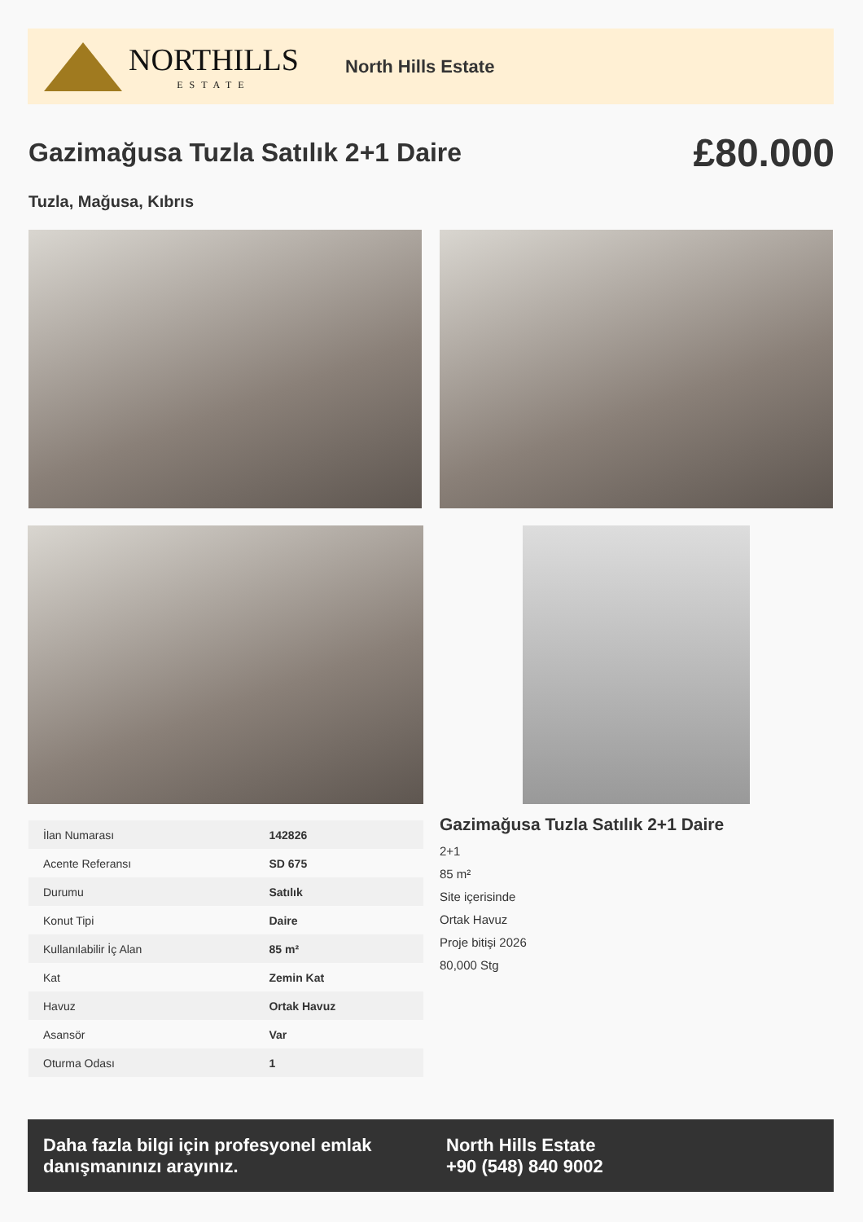NORTHILLS
ESTATE
North Hills Estate
Gazimağusa Tuzla Satılık 2+1 Daire
£80.000
Tuzla, Mağusa, Kıbrıs
| İlan Numarası | 142826 |
| Acente Referansı | SD 675 |
| Durumu | Satılık |
| Konut Tipi | Daire |
| Kullanılabilir İç Alan | 85 m² |
| Kat | Zemin Kat |
| Havuz | Ortak Havuz |
| Asansör | Var |
| Oturma Odası | 1 |
Gazimağusa Tuzla Satılık 2+1 Daire
2+1
85 m²
Site içerisinde
Ortak Havuz
Proje bitişi 2026
80,000 Stg
Daha fazla bilgi için profesyonel emlak danışmanınızı arayınız.
North Hills Estate
+90 (548) 840 9002